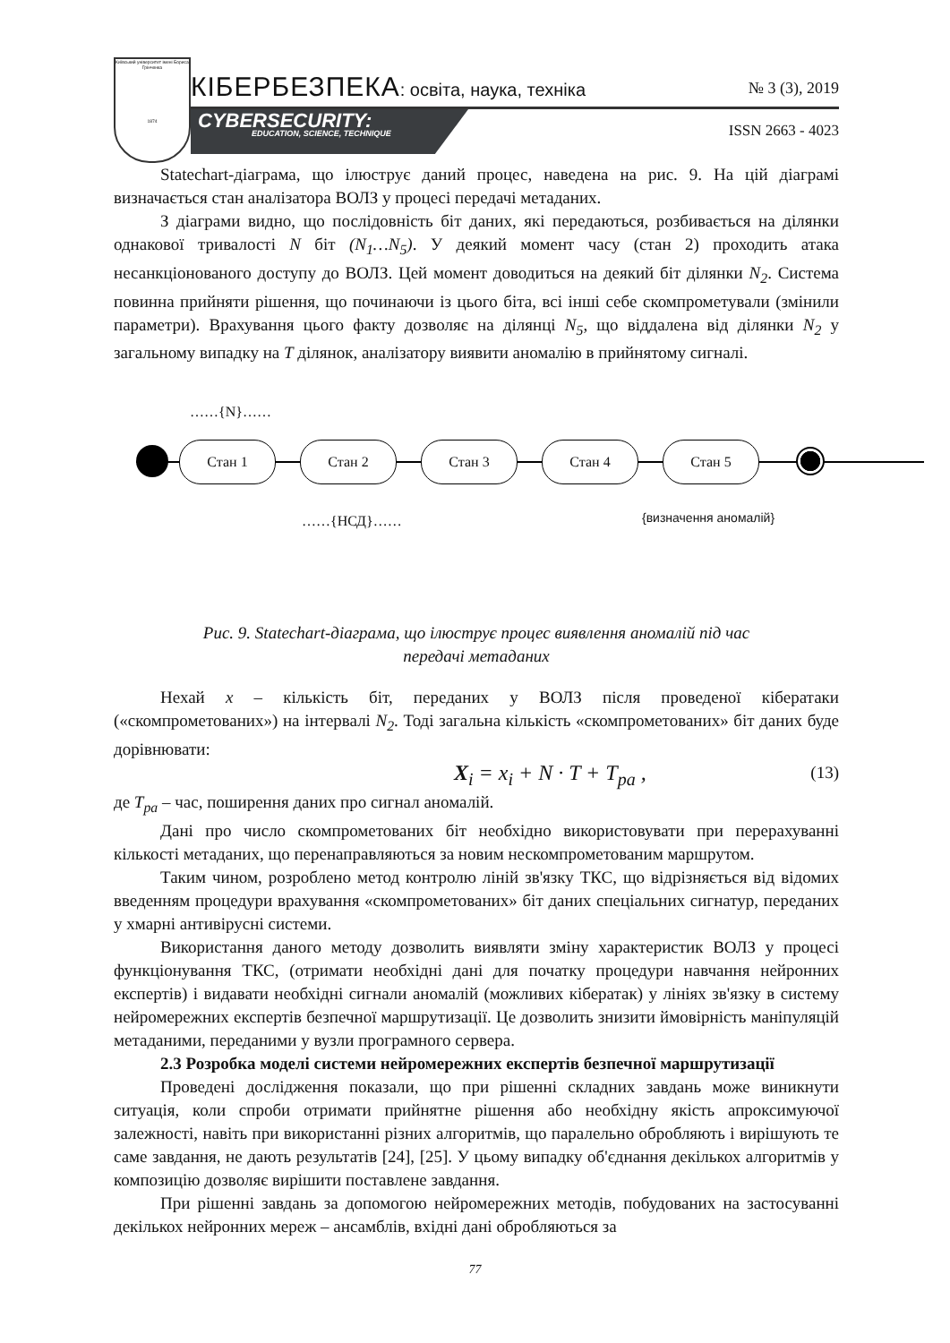Київський університет імені Бориса Грінченка
1874
КІБЕРБЕЗПЕКА: освіта, наука, техніка
№ 3 (3), 2019
CYBERSECURITY:
EDUCATION, SCIENCE, TECHNIQUE
ISSN 2663 - 4023
Statechart-діаграма, що ілюструє даний процес, наведена на рис. 9. На цій діаграмі визначається стан аналізатора ВОЛЗ у процесі передачі метаданих.
З діаграми видно, що послідовність біт даних, які передаються, розбивається на ділянки однакової тривалості N біт (N<sub>1</sub>…N<sub>5</sub>). У деякий момент часу (стан 2) проходить атака несанкціонованого доступу до ВОЛЗ. Цей момент доводиться на деякий біт ділянки N<sub>2</sub>. Система повинна прийняти рішення, що починаючи із цього біта, всі інші себе скомпрометували (змінили параметри). Врахування цього факту дозволяє на ділянці N<sub>5</sub>, що віддалена від ділянки N<sub>2</sub> у загальному випадку на T ділянок, аналізатору виявити аномалію в прийнятому сигналі.
……{N}……
Стан 1 Стан 2 Стан 3 Стан 4 Стан 5
……{НСД}…… {визначення аномалій}
Рис. 9. Statechart-діаграма, що ілюструє процес виявлення аномалій під час
передачі метаданих
Нехай x – кількість біт, переданих у ВОЛЗ після проведеної кібератаки («скомпрометованих») на інтервалі N<sub>2</sub>. Тоді загальна кількість «скомпрометованих» біт даних буде дорівнювати:
X<sub>i</sub> = x<sub>i</sub> + N · T + T<sub>pa</sub> , (13)
де T<sub>pa</sub> – час, поширення даних про сигнал аномалій.
Дані про число скомпрометованих біт необхідно використовувати при перерахуванні кількості метаданих, що перенаправляються за новим нескомпрометованим маршрутом.
Таким чином, розроблено метод контролю ліній зв'язку ТКС, що відрізняється від відомих введенням процедури врахування «скомпрометованих» біт даних спеціальних сигнатур, переданих у хмарні антивірусні системи.
Використання даного методу дозволить виявляти зміну характеристик ВОЛЗ у процесі функціонування ТКС, (отримати необхідні дані для початку процедури навчання нейронних експертів) і видавати необхідні сигнали аномалій (можливих кібератак) у лініях зв'язку в систему нейромережних експертів безпечної маршрутизації. Це дозволить знизити ймовірність маніпуляцій метаданими, переданими у вузли програмного сервера.
2.3 Розробка моделі системи нейромережних експертів безпечної маршрутизації
Проведені дослідження показали, що при рішенні складних завдань може виникнути ситуація, коли спроби отримати прийнятне рішення або необхідну якість апроксимуючої залежності, навіть при використанні різних алгоритмів, що паралельно обробляють і вирішують те саме завдання, не дають результатів [24], [25]. У цьому випадку об'єднання декількох алгоритмів у композицію дозволяє вирішити поставлене завдання.
При рішенні завдань за допомогою нейромережних методів, побудованих на застосуванні декількох нейронних мереж – ансамблів, вхідні дані обробляються за
77